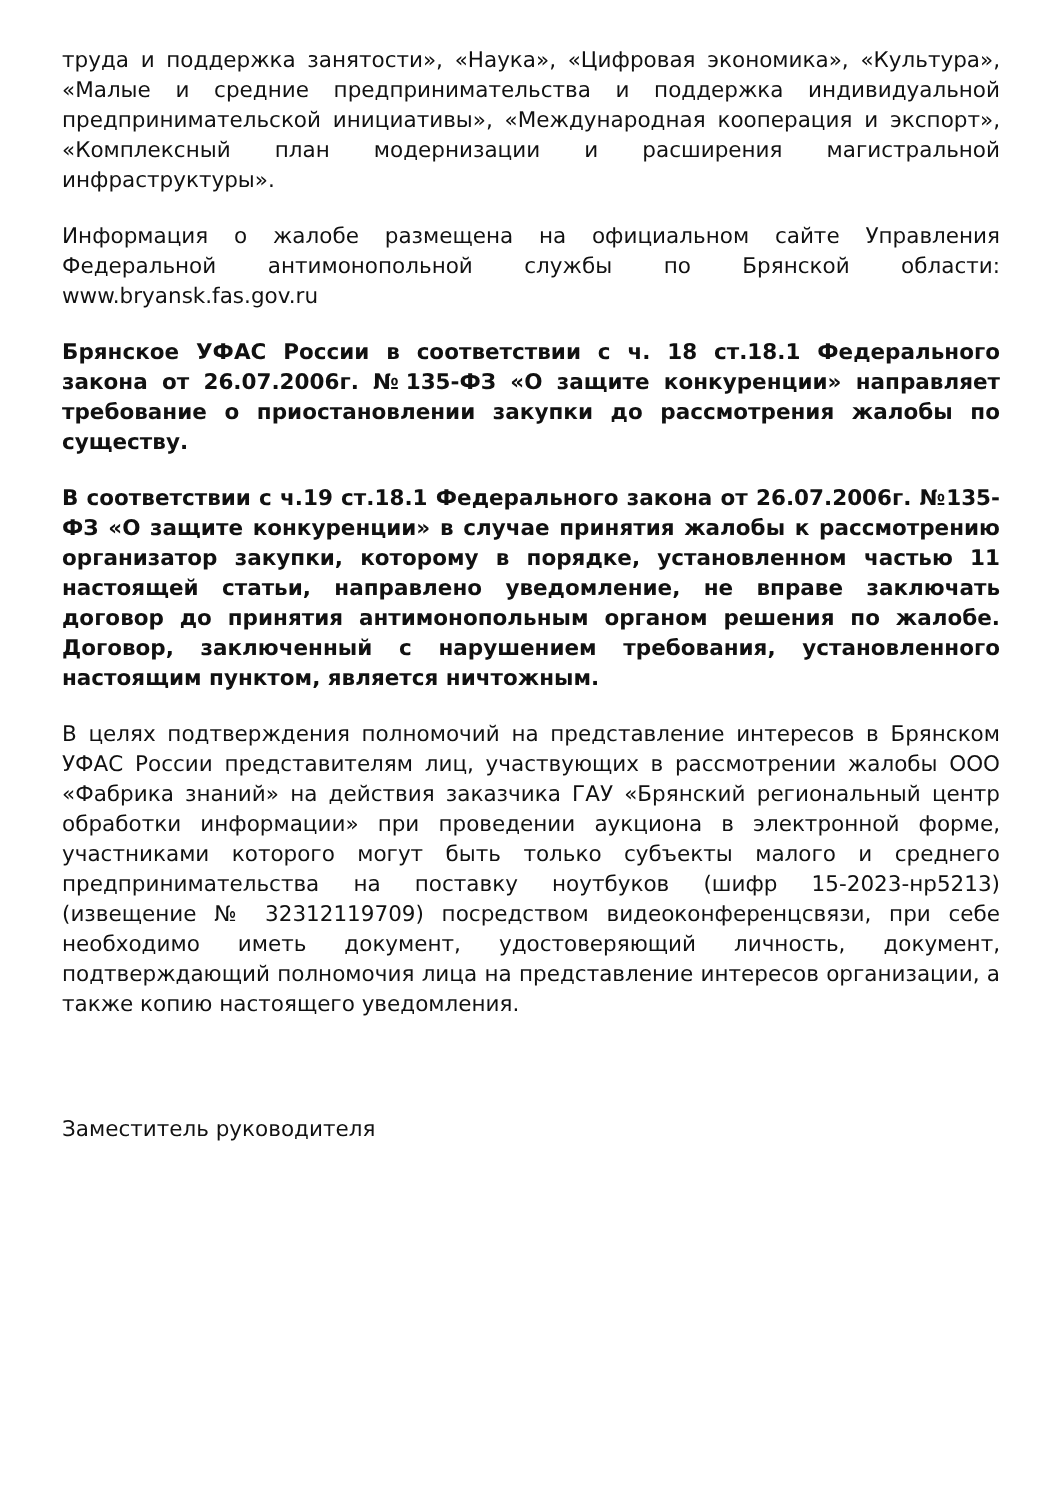труда и поддержка занятости», «Наука», «Цифровая экономика», «Культура», «Малые и средние предпринимательства и поддержка индивидуальной предпринимательской инициативы», «Международная кооперация и экспорт», «Комплексный план модернизации и расширения магистральной инфраструктуры».
Информация о жалобе размещена на официальном сайте Управления Федеральной антимонопольной службы по Брянской области: www.bryansk.fas.gov.ru
Брянское УФАС России в соответствии с ч. 18 ст.18.1 Федерального закона от 26.07.2006г. №135-ФЗ «О защите конкуренции» направляет требование о приостановлении закупки до рассмотрения жалобы по существу.
В соответствии с ч.19 ст.18.1 Федерального закона от 26.07.2006г. №135-ФЗ «О защите конкуренции» в случае принятия жалобы к рассмотрению организатор закупки, которому в порядке, установленном частью 11 настоящей статьи, направлено уведомление, не вправе заключать договор до принятия антимонопольным органом решения по жалобе. Договор, заключенный с нарушением требования, установленного настоящим пунктом, является ничтожным.
В целях подтверждения полномочий на представление интересов в Брянском УФАС России представителям лиц, участвующих в рассмотрении жалобы ООО «Фабрика знаний» на действия заказчика ГАУ «Брянский региональный центр обработки информации» при проведении аукциона в электронной форме, участниками которого могут быть только субъекты малого и среднего предпринимательства на поставку ноутбуков (шифр 15-2023-нр5213) (извещение № 32312119709) посредством видеоконференцсвязи, при себе необходимо иметь документ, удостоверяющий личность, документ, подтверждающий полномочия лица на представление интересов организации, а также копию настоящего уведомления.
Заместитель руководителя